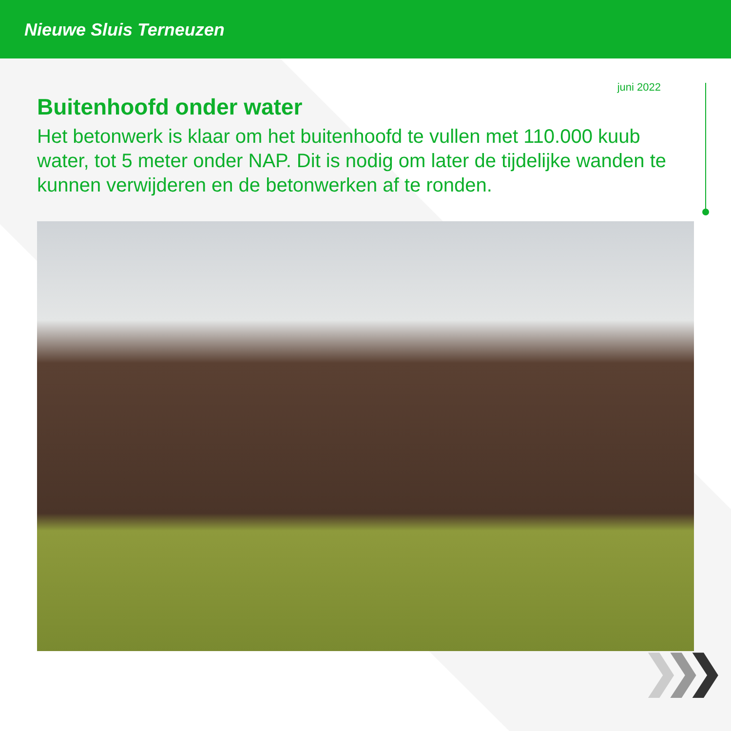Nieuwe Sluis Terneuzen
juni 2022
Buitenhoofd onder water
Het betonwerk is klaar om het buitenhoofd te vullen met 110.000 kuub water, tot 5 meter onder NAP. Dit is nodig om later de tijdelijke wanden te kunnen verwijderen en de betonwerken af te ronden.
❯❯❯